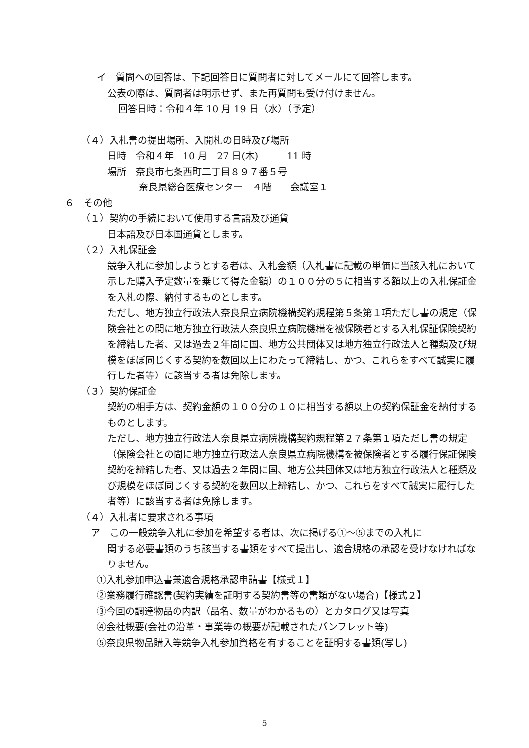イ　質問への回答は、下記回答日に質問者に対してメールにて回答します。
公表の際は、質問者は明示せず、また再質問も受け付けません。
回答日時：令和４年 10 月 19 日（水）（予定）
（４）入札書の提出場所、入開札の日時及び場所
日時　令和４年　10 月　27 日(木)　　　11 時
場所　奈良市七条西町二丁目８９７番５号
奈良県総合医療センター　４階　　会議室１
６　その他
（１）契約の手続において使用する言語及び通貨
日本語及び日本国通貨とします。
（２）入札保証金
競争入札に参加しようとする者は、入札金額（入札書に記載の単価に当該入札において示した購入予定数量を乗じて得た金額）の１００分の５に相当する額以上の入札保証金を入札の際、納付するものとします。
ただし、地方独立行政法人奈良県立病院機構契約規程第５条第１項ただし書の規定（保険会社との間に地方独立行政法人奈良県立病院機構を被保険者とする入札保証保険契約を締結した者、又は過去２年間に国、地方公共団体又は地方独立行政法人と種類及び規模をほぼ同じくする契約を数回以上にわたって締結し、かつ、これらをすべて誠実に履行した者等）に該当する者は免除します。
（３）契約保証金
契約の相手方は、契約金額の１００分の１０に相当する額以上の契約保証金を納付するものとします。
ただし、地方独立行政法人奈良県立病院機構契約規程第２７条第１項ただし書の規定（保険会社との間に地方独立行政法人奈良県立病院機構を被保険者とする履行保証保険契約を締結した者、又は過去２年間に国、地方公共団体又は地方独立行政法人と種類及び規模をほぼ同じくする契約を数回以上締結し、かつ、これらをすべて誠実に履行した者等）に該当する者は免除します。
（４）入札者に要求される事項
ア　この一般競争入札に参加を希望する者は、次に掲げる①～⑤までの入札に
関する必要書類のうち該当する書類をすべて提出し、適合規格の承認を受けなければなりません。
①入札参加申込書兼適合規格承認申請書【様式１】
②業務履行確認書(契約実績を証明する契約書等の書類がない場合)【様式２】
③今回の調達物品の内訳（品名、数量がわかるもの）とカタログ又は写真
④会社概要(会社の沿革・事業等の概要が記載されたパンフレット等)
⑤奈良県物品購入等競争入札参加資格を有することを証明する書類(写し)
5